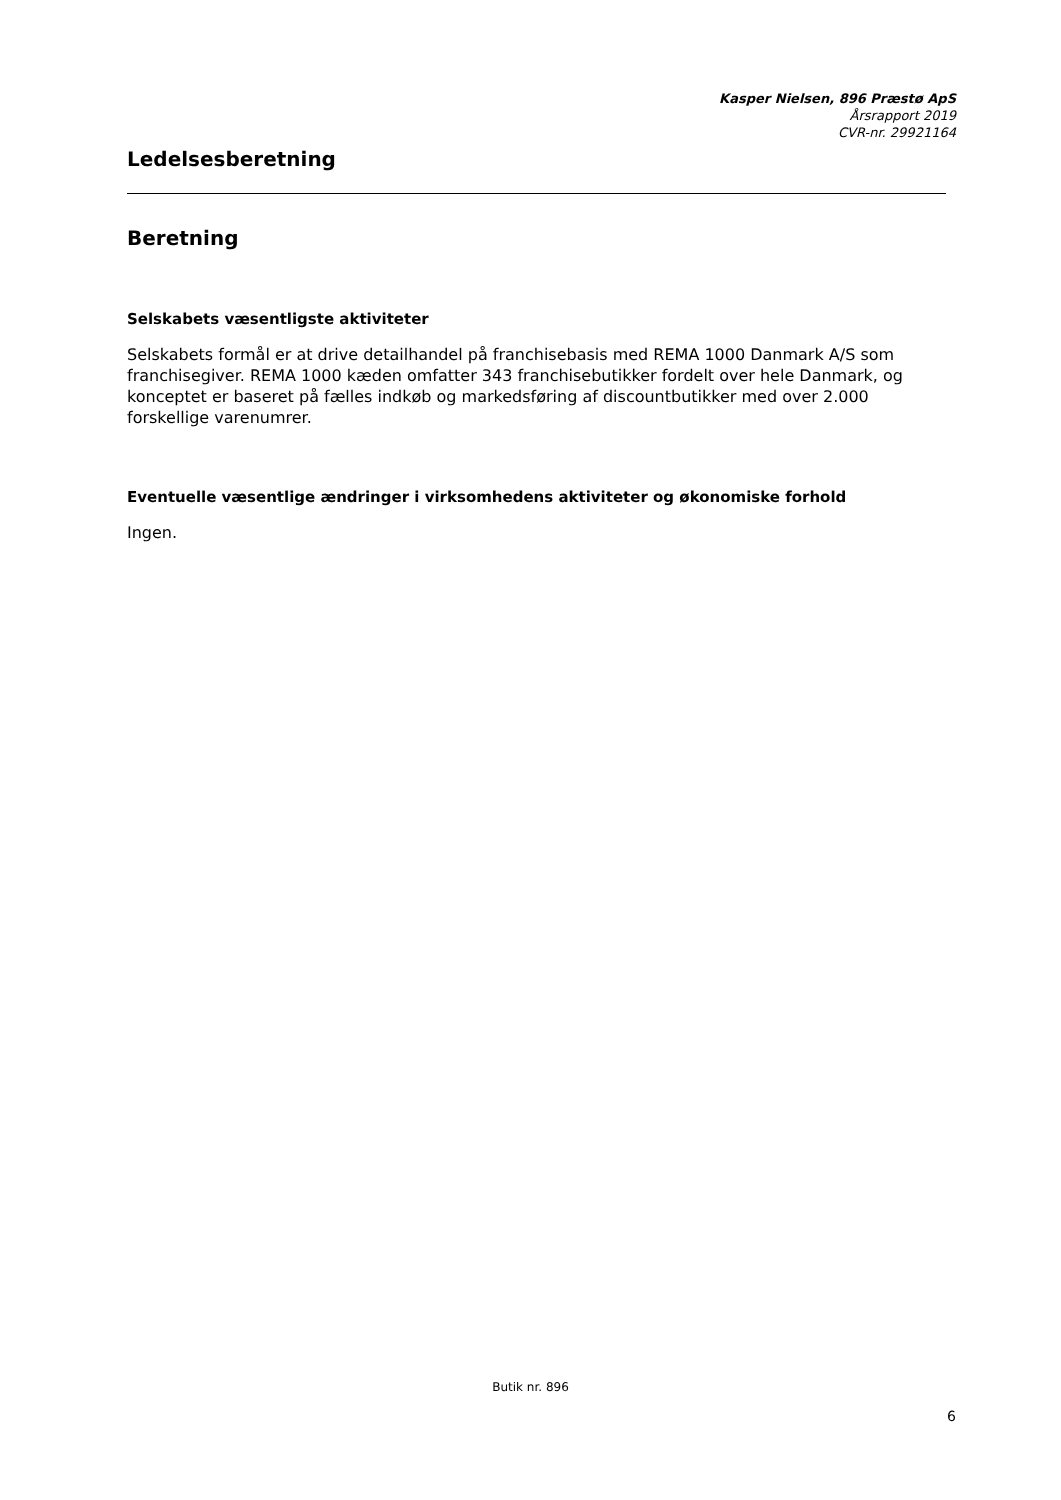Kasper Nielsen, 896 Præstø ApS
Årsrapport 2019
CVR-nr. 29921164
Ledelsesberetning
Beretning
Selskabets væsentligste aktiviteter
Selskabets formål er at drive detailhandel på franchisebasis med REMA 1000 Danmark A/S som franchisegiver. REMA 1000 kæden omfatter 343 franchisebutikker fordelt over hele Danmark, og konceptet er baseret på fælles indkøb og markedsføring af discountbutikker med over 2.000 forskellige varenumrer.
Eventuelle væsentlige ændringer i virksomhedens aktiviteter og økonomiske forhold
Ingen.
Butik nr. 896
6